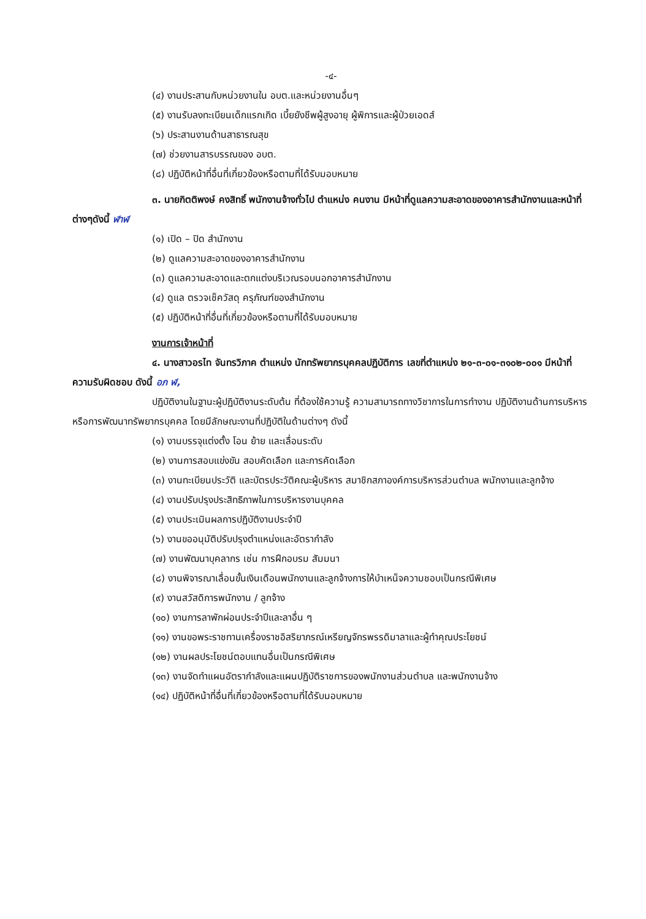-๔-
(๔) งานประสานกับหน่วยงานใน อบต.และหน่วยงานอื่นๆ
(๕) งานรับลงทะเบียนเด็กแรกเกิด เบี้ยยังชีพผู้สูงอายุ ผู้พิการและผู้ป่วยเอดส์
(๖) ประสานงานด้านสาธารณสุข
(๗) ช่วยงานสารบรรณของ อบต.
(๘) ปฏิบัติหน้าที่อื่นที่เกี่ยวข้องหรือตามที่ได้รับมอบหมาย
๓. นายกิตติพงษ์ คงสิทธิ์ พนักงานจ้างทั่วไป ตำแหน่ง คนงาน มีหน้าที่ดูแลความสะอาดของอาคารสำนักงานและหน้าที่ต่างๆดังนี้ ฬาฬ
(๑) เปิด – ปิด สำนักงาน
(๒) ดูแลความสะอาดของอาคารสำนักงาน
(๓) ดูแลความสะอาดและตกแต่งบริเวณรอบนอกอาคารสำนักงาน
(๔) ดูแล ตรวจเช็ควัสดุ ครุภัณฑ์ของสำนักงาน
(๕) ปฏิบัติหน้าที่อื่นที่เกี่ยวข้องหรือตามที่ได้รับมอบหมาย
งานการเจ้าหน้าที่
๔. นางสาวอรไท จันทรวิภาค ตำแหน่ง นักทรัพยากรบุคคลปฏิบัติการ เลขที่ตำแหน่ง ๒๑-๓-๐๑-๓๑๐๒-๐๐๑ มีหน้าที่ความรับผิดชอบ ดังนี้ อภ ฬ,
ปฏิบัติงานในฐานะผู้ปฏิบัติงานระดับต้น ที่ต้องใช้ความรู้ ความสามารถทางวิชาการในการทำงาน ปฏิบัติงานด้านการบริหารหรือการพัฒนาทรัพยากรบุคคล โดยมีลักษณะงานที่ปฏิบัติในด้านต่างๆ ดังนี้
(๑) งานบรรจุแต่งตั้ง โอน ย้าย และเลื่อนระดับ
(๒) งานการสอบแข่งขัน สอบคัดเลือก และการคัดเลือก
(๓) งานทะเบียนประวัติ และบัตรประวัติคณะผู้บริหาร สมาชิกสภาองค์การบริหารส่วนตำบล พนักงานและลูกจ้าง
(๔) งานปรับปรุงประสิทธิภาพในการบริหารงานบุคคล
(๕) งานประเมินผลการปฏิบัติงานประจำปี
(๖) งานขออนุมัติปรับปรุงตำแหน่งและอัตรากำลัง
(๗) งานพัฒนาบุคลากร เช่น การฝึกอบรม สัมมนา
(๘) งานพิจารณาเลื่อนขั้นเงินเดือนพนักงานและลูกจ้างการให้บำเหน็จความชอบเป็นกรณีพิเศษ
(๙) งานสวัสดิการพนักงาน / ลูกจ้าง
(๑๐) งานการลาพักผ่อนประจำปีและลาอื่น ๆ
(๑๑) งานขอพระราชทานเครื่องราชอิสริยาภรณ์เหรียญจักรพรรดิมาลาและผู้ทำคุณประโยชน์
(๑๒) งานผลประโยชน์ตอบแทนอื่นเป็นกรณีพิเศษ
(๑๓) งานจัดทำแผนอัตรากำลังและแผนปฏิบัติราชการของพนักงานส่วนตำบล และพนักงานจ้าง
(๑๔) ปฏิบัติหน้าที่อื่นที่เกี่ยวข้องหรือตามที่ได้รับมอบหมาย